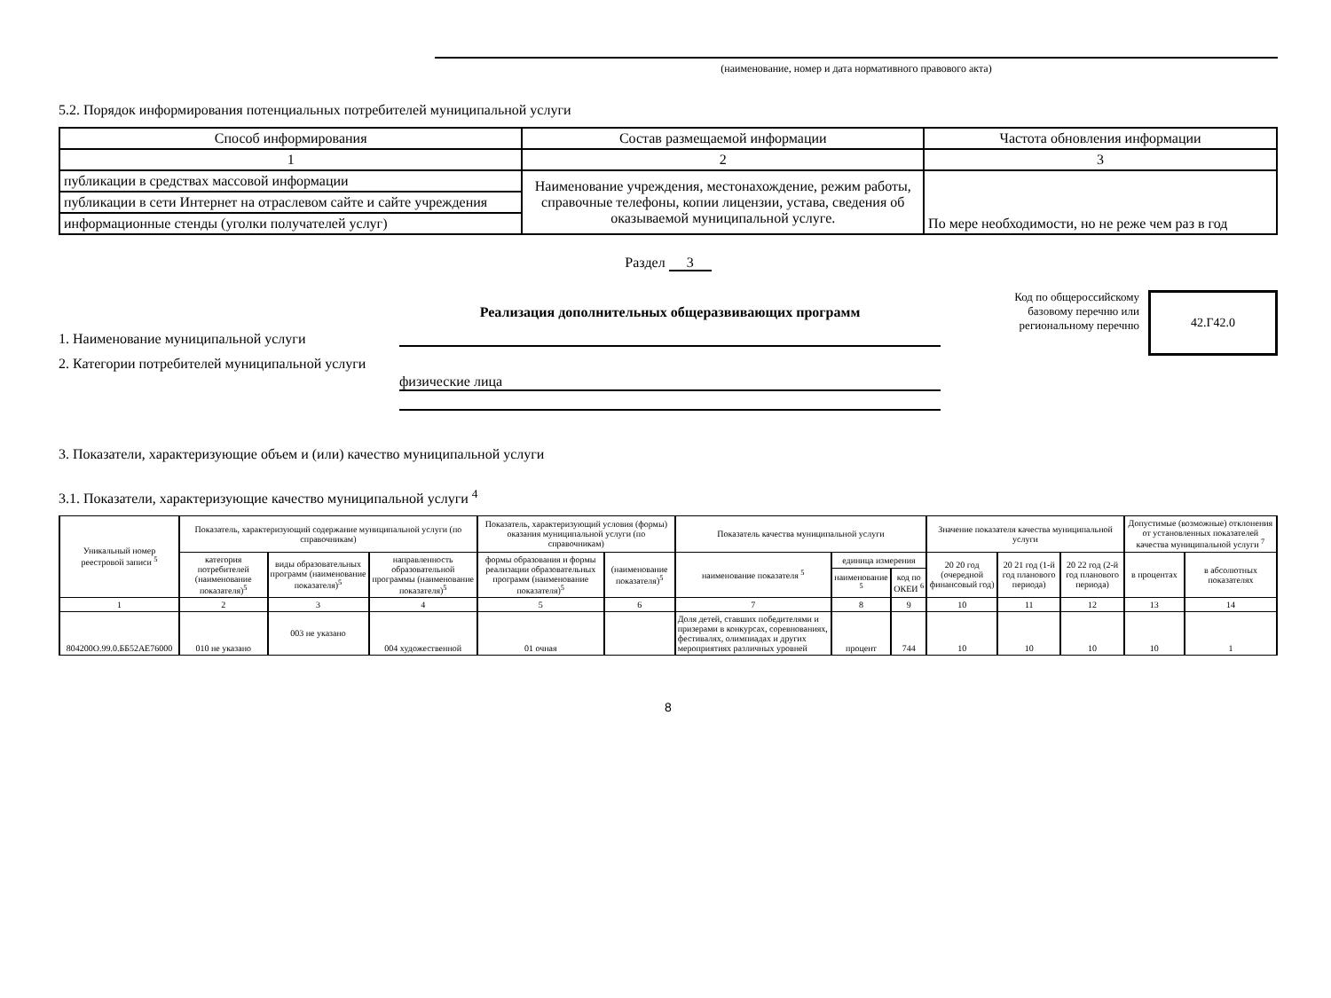(наименование, номер и дата нормативного правового акта)
5.2. Порядок информирования потенциальных потребителей муниципальной услуги
| Способ информирования | Состав размещаемой информации | Частота обновления информации |
| 1 | 2 | 3 |
| публикации в средствах массовой информации | Наименование учреждения, местонахождение, режим работы, справочные телефоны, копии лицензии, устава, сведения об оказываемой муниципальной услуге. | По мере необходимости, но не реже чем раз в год |
| публикации в сети Интернет на отраслевом сайте и сайте учреждения | | |
| информационные стенды (уголки получателей услуг) | | |
Раздел 3
1. Наименование муниципальной услуги
Реализация дополнительных общеразвивающих программ
2. Категории потребителей муниципальной услуги
физические лица
Код по общероссийскому базовому перечню или региональному перечню
42.Г42.0
3. Показатели, характеризующие объем и (или) качество муниципальной услуги
3.1. Показатели, характеризующие качество муниципальной услуги <sup>4</sup>
| Уникальный номер реестровой записи <sup>5</sup> | Показатель, характеризующий содержание муниципальной услуги (по справочникам) | | | Показатель, характеризующий условия (формы) оказания муниципальной услуги (по справочникам) | | Показатель качества муниципальной услуги | | | Значение показателя качества муниципальной услуги | | | Допустимые (возможные) отклонения от установленных показателей качества муниципальной услуги <sup>7</sup> | |
| | категория потребителей (наименование показателя)<sup>5</sup> | виды образовательных программ (наименование показателя)<sup>5</sup> | направленность образовательной программы (наименование показателя)<sup>5</sup> | формы образования и формы реализации образовательных программ (наименование показателя)<sup>5</sup> | (наименование показателя)<sup>5</sup> | наименование показателя <sup>5</sup> | единица измерения | | 20 20 год (очередной финансовый год) | 20 21 год (1-й год планового периода) | 20 22 год (2-й год планового периода) | в процентах | в абсолютных показателях |
| | | | | | | | наименование <sup>5</sup> | код по ОКЕИ <sup>6</sup> | | | | | |
| 1 | 2 | 3 | 4 | 5 | 6 | 7 | 8 | 9 | 10 | 11 | 12 | 13 | 14 |
| 804200О.99.0.ББ52АЕ76000 | 010 не указано | 003 не указано | 004 художественной | 01 очная | | Доля детей, ставших победителями и призерами в конкурсах, соревнованиях, фестивалях, олимпиадах и других мероприятиях различных уровней | процент | 744 | 10 | 10 | 10 | 10 | 1 |
8